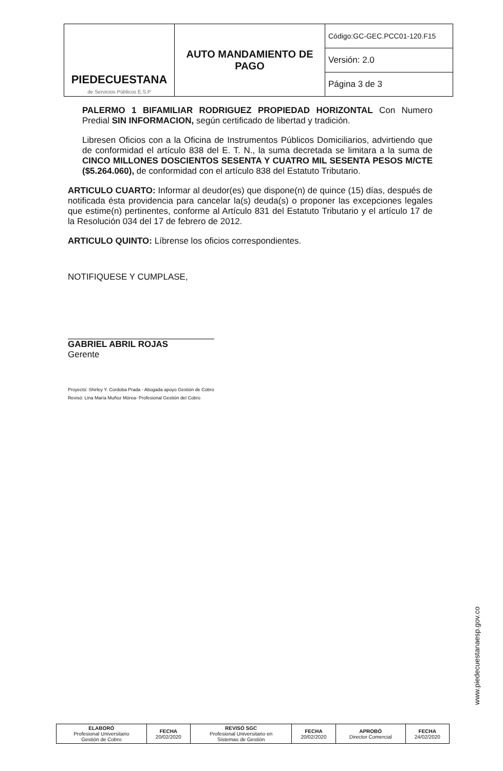| PIEDECUESTANA de Servicios Públicos E.S.P | AUTO MANDAMIENTO DE PAGO | Código:GC-GEC.PCC01-120.F15 |
| | | Versión: 2.0 |
| | | Página 3 de 3 |
PALERMO 1 BIFAMILIAR RODRIGUEZ PROPIEDAD HORIZONTAL Con Numero Predial SIN INFORMACION, según certificado de libertad y tradición.
Libresen Oficios con a la Oficina de Instrumentos Públicos Domiciliarios, advirtiendo que de conformidad el artículo 838 del E. T. N., la suma decretada se limitara a la suma de CINCO MILLONES DOSCIENTOS SESENTA Y CUATRO MIL SESENTA PESOS M/CTE ($5.264.060), de conformidad con el artículo 838 del Estatuto Tributario.
ARTICULO CUARTO: Informar al deudor(es) que dispone(n) de quince (15) días, después de notificada ésta providencia para cancelar la(s) deuda(s) o proponer las excepciones legales que estime(n) pertinentes, conforme al Artículo 831 del Estatuto Tributario y el artículo 17 de la Resolución 034 del 17 de febrero de 2012.
ARTICULO QUINTO: Líbrense los oficios correspondientes.
NOTIFIQUESE Y CUMPLASE,
GABRIEL ABRIL ROJAS
Gerente
Proyectó: Shirley Y. Cordoba Prada - Abogada apoyo Gestión de Cobro
Revisó: Lina María Muñoz Mórea- Profesional Gestión del Cobro
www.piedecuestanaesp.gov.co
| ELABORÓ Profesional Universitario Gestión de Cobro | FECHA 20/02/2020 | REVISÓ SGC Profesional Universitario en Sistemas de Gestión | FECHA 20/02/2020 | APROBÓ Director Comercial | FECHA 24/02/2020 |